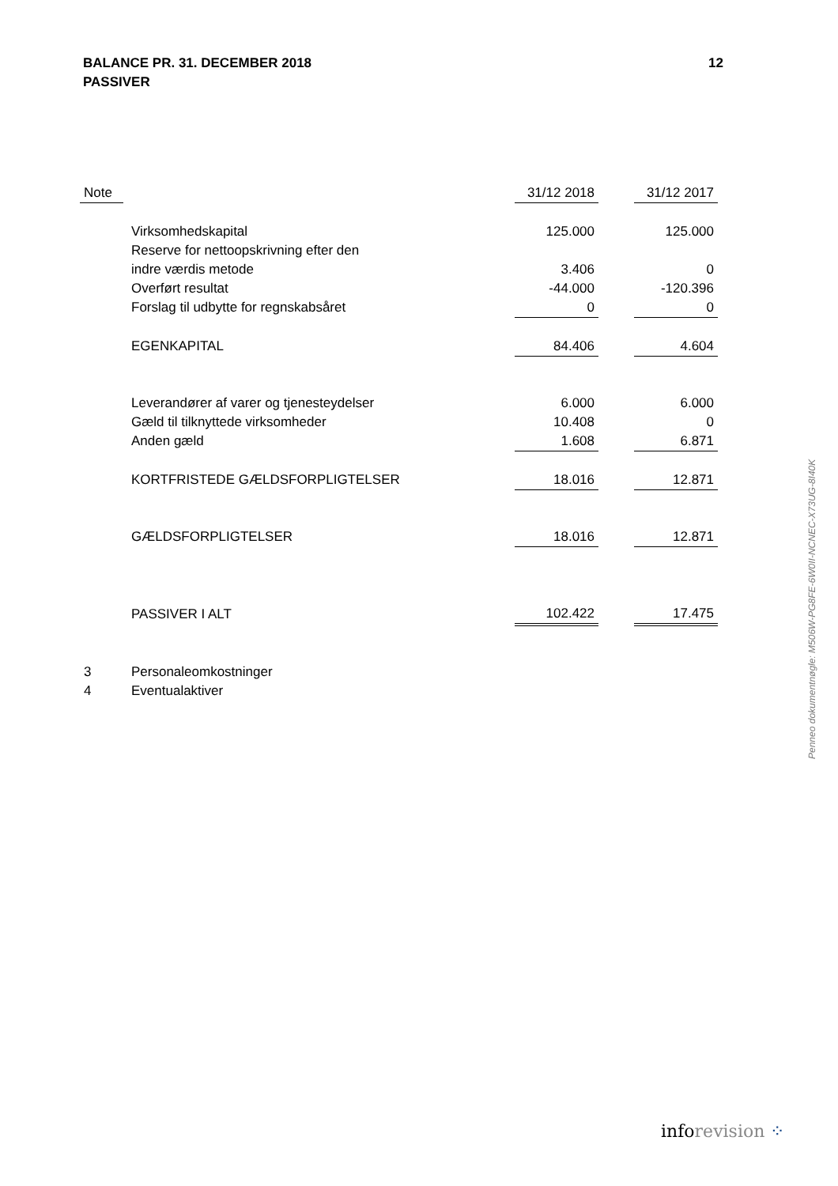BALANCE PR. 31. DECEMBER 2018
PASSIVER
12
| Note | | 31/12 2018 | | 31/12 2017 |
| --- | --- | --- | --- | --- |
| | Virksomhedskapital | 125.000 | | 125.000 |
| | Reserve for nettoopskrivning efter den | | | |
| | indre værdis metode | 3.406 | | 0 |
| | Overført resultat | -44.000 | | -120.396 |
| | Forslag til udbytte for regnskabsåret | 0 | | 0 |
| | EGENKAPITAL | 84.406 | | 4.604 |
| | Leverandører af varer og tjenesteydelser | 6.000 | | 6.000 |
| | Gæld til tilknyttede virksomheder | 10.408 | | 0 |
| | Anden gæld | 1.608 | | 6.871 |
| | KORTFRISTEDE GÆLDSFORPLIGTELSER | 18.016 | | 12.871 |
| | GÆLDSFORPLIGTELSER | 18.016 | | 12.871 |
| | PASSIVER I ALT | 102.422 | | 17.475 |
| 3 | Personaleomkostninger | | | |
| 4 | Eventualaktiver | | | |
Penneo dokumentnøgle: M506W-PG8FE-6W0II-NCNEC-X73UG-8I40K
inforevision ⁘